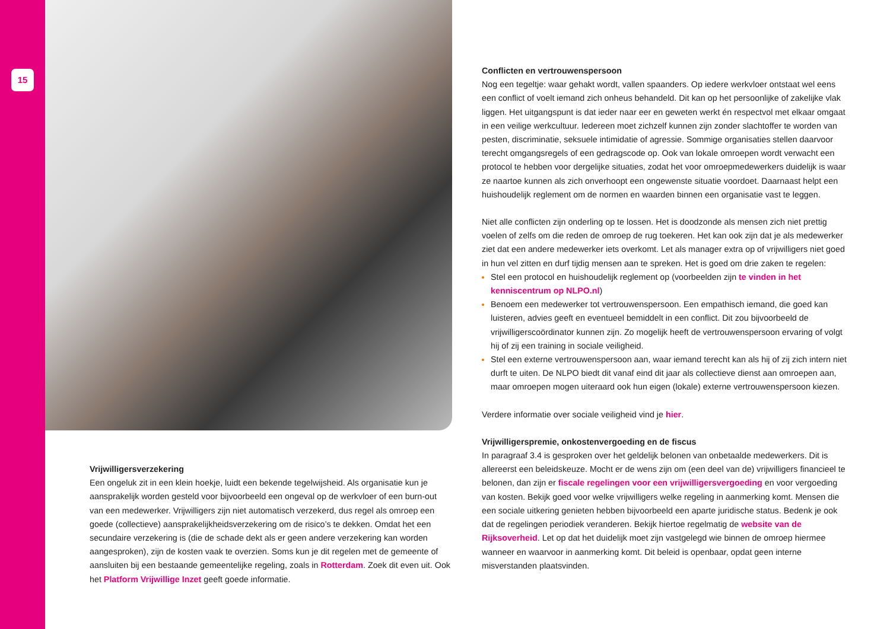15
Vrijwilligersverzekering
Een ongeluk zit in een klein hoekje, luidt een bekende tegelwijsheid. Als organisatie kun je aansprakelijk worden gesteld voor bijvoorbeeld een ongeval op de werkvloer of een burn-out van een medewerker. Vrijwilligers zijn niet automatisch verzekerd, dus regel als omroep een goede (collectieve) aansprakelijkheidsverzekering om de risico’s te dekken. Omdat het een secundaire verzekering is (die de schade dekt als er geen andere verzekering kan worden aangesproken), zijn de kosten vaak te overzien. Soms kun je dit regelen met de gemeente of aansluiten bij een bestaande gemeentelijke regeling, zoals in Rotterdam. Zoek dit even uit. Ook het Platform Vrijwillige Inzet geeft goede informatie.
Conflicten en vertrouwenspersoon
Nog een tegeltje: waar gehakt wordt, vallen spaanders. Op iedere werkvloer ontstaat wel eens een conflict of voelt iemand zich onheus behandeld. Dit kan op het persoonlijke of zakelijke vlak liggen. Het uitgangspunt is dat ieder naar eer en geweten werkt én respectvol met elkaar omgaat in een veilige werkcultuur. Iedereen moet zichzelf kunnen zijn zonder slachtoffer te worden van pesten, discriminatie, seksuele intimidatie of agressie. Sommige organisaties stellen daarvoor terecht omgangsregels of een gedragscode op. Ook van lokale omroepen wordt verwacht een protocol te hebben voor dergelijke situaties, zodat het voor omroepmedewerkers duidelijk is waar ze naartoe kunnen als zich onverhoopt een ongewenste situatie voordoet. Daarnaast helpt een huishoudelijk reglement om de normen en waarden binnen een organisatie vast te leggen.
Niet alle conflicten zijn onderling op te lossen. Het is doodzonde als mensen zich niet prettig voelen of zelfs om die reden de omroep de rug toekeren. Het kan ook zijn dat je als medewerker ziet dat een andere medewerker iets overkomt. Let als manager extra op of vrijwilligers niet goed in hun vel zitten en durf tijdig mensen aan te spreken. Het is goed om drie zaken te regelen:
Stel een protocol en huishoudelijk reglement op (voorbeelden zijn te vinden in het kenniscentrum op NLPO.nl)
Benoem een medewerker tot vertrouwenspersoon. Een empathisch iemand, die goed kan luisteren, advies geeft en eventueel bemiddelt in een conflict. Dit zou bijvoorbeeld de vrijwilligerscoördinator kunnen zijn. Zo mogelijk heeft de vertrouwenspersoon ervaring of volgt hij of zij een training in sociale veiligheid.
Stel een externe vertrouwenspersoon aan, waar iemand terecht kan als hij of zij zich intern niet durft te uiten. De NLPO biedt dit vanaf eind dit jaar als collectieve dienst aan omroepen aan, maar omroepen mogen uiteraard ook hun eigen (lokale) externe vertrouwenspersoon kiezen.
Verdere informatie over sociale veiligheid vind je hier.
Vrijwilligerspremie, onkostenvergoeding en de fiscus
In paragraaf 3.4 is gesproken over het geldelijk belonen van onbetaalde medewerkers. Dit is allereerst een beleidskeuze. Mocht er de wens zijn om (een deel van de) vrijwilligers financieel te belonen, dan zijn er fiscale regelingen voor een vrijwilligersvergoeding en voor vergoeding van kosten. Bekijk goed voor welke vrijwilligers welke regeling in aanmerking komt. Mensen die een sociale uitkering genieten hebben bijvoorbeeld een aparte juridische status. Bedenk je ook dat de regelingen periodiek veranderen. Bekijk hiertoe regelmatig de website van de Rijksoverheid. Let op dat het duidelijk moet zijn vastgelegd wie binnen de omroep hiermee wanneer en waarvoor in aanmerking komt. Dit beleid is openbaar, opdat geen interne misverstanden plaatsvinden.